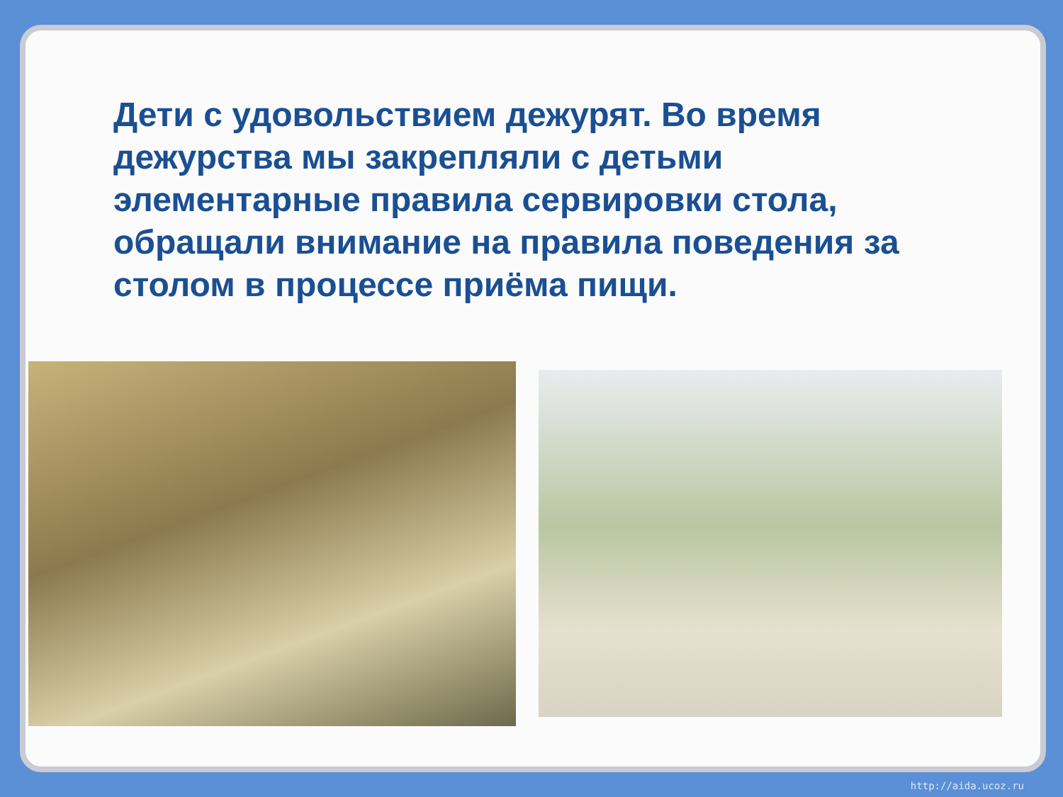Дети с удовольствием дежурят. Во время дежурства мы закрепляли с детьми элементарные правила сервировки стола, обращали внимание на правила поведения за столом в процессе приёма пищи.
http://aida.ucoz.ru